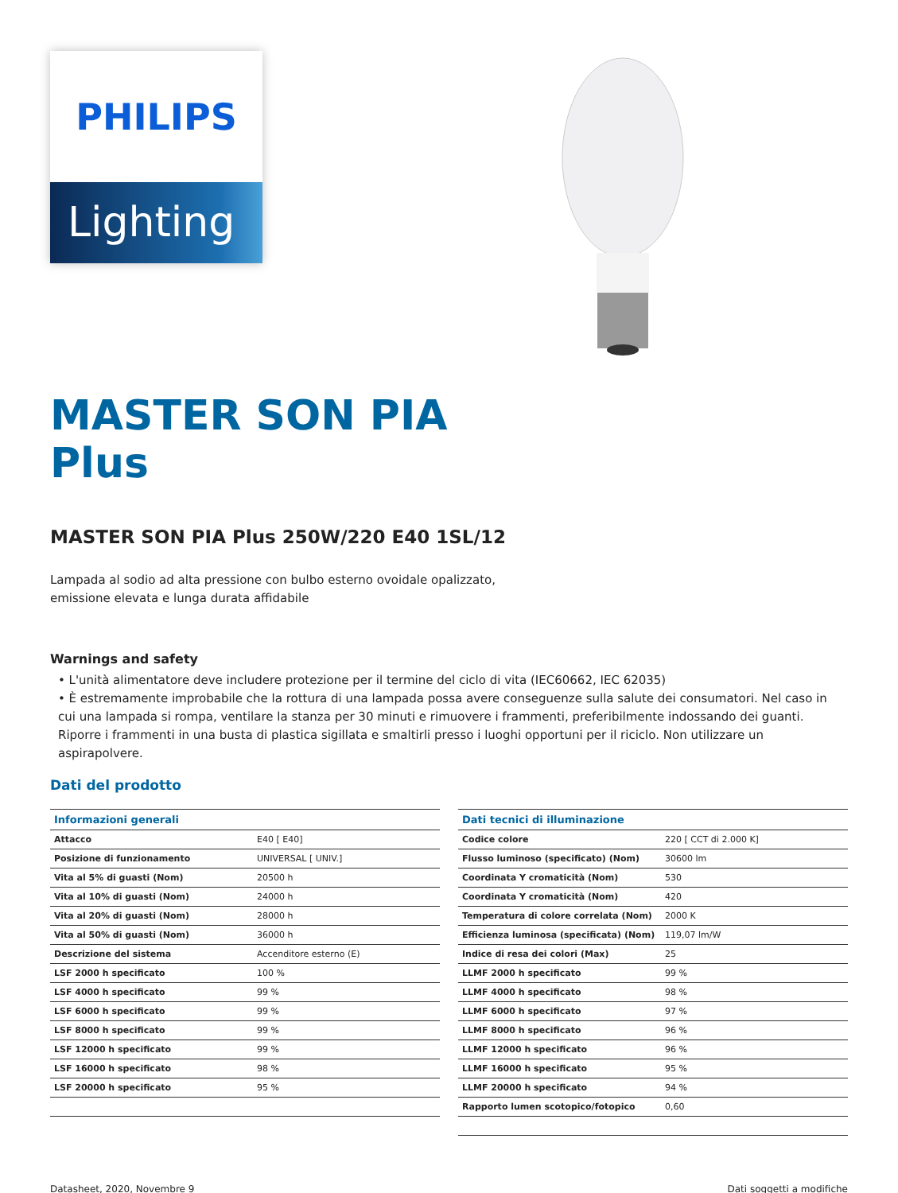PHILIPS
Lighting
MASTER SON PIA
Plus
MASTER SON PIA Plus 250W/220 E40 1SL/12
Lampada al sodio ad alta pressione con bulbo esterno ovoidale opalizzato,
emissione elevata e lunga durata affidabile
Warnings and safety
• L'unità alimentatore deve includere protezione per il termine del ciclo di vita (IEC60662, IEC 62035)
• È estremamente improbabile che la rottura di una lampada possa avere conseguenze sulla salute dei consumatori. Nel caso in cui una lampada si rompa, ventilare la stanza per 30 minuti e rimuovere i frammenti, preferibilmente indossando dei guanti. Riporre i frammenti in una busta di plastica sigillata e smaltirli presso i luoghi opportuni per il riciclo. Non utilizzare un aspirapolvere.
Dati del prodotto
| Informazioni generali | |
| --- | --- |
| Attacco | E40 [ E40] |
| Posizione di funzionamento | UNIVERSAL [ UNIV.] |
| Vita al 5% di guasti (Nom) | 20500 h |
| Vita al 10% di guasti (Nom) | 24000 h |
| Vita al 20% di guasti (Nom) | 28000 h |
| Vita al 50% di guasti (Nom) | 36000 h |
| Descrizione del sistema | Accenditore esterno (E) |
| LSF 2000 h specificato | 100 % |
| LSF 4000 h specificato | 99 % |
| LSF 6000 h specificato | 99 % |
| LSF 8000 h specificato | 99 % |
| LSF 12000 h specificato | 99 % |
| LSF 16000 h specificato | 98 % |
| LSF 20000 h specificato | 95 % |
| Dati tecnici di illuminazione | |
| --- | --- |
| Codice colore | 220 [ CCT di 2.000 K] |
| Flusso luminoso (specificato) (Nom) | 30600 lm |
| Coordinata Y cromaticità (Nom) | 530 |
| Coordinata Y cromaticità (Nom) | 420 |
| Temperatura di colore correlata (Nom) | 2000 K |
| Efficienza luminosa (specificata) (Nom) | 119,07 lm/W |
| Indice di resa dei colori (Max) | 25 |
| LLMF 2000 h specificato | 99 % |
| LLMF 4000 h specificato | 98 % |
| LLMF 6000 h specificato | 97 % |
| LLMF 8000 h specificato | 96 % |
| LLMF 12000 h specificato | 96 % |
| LLMF 16000 h specificato | 95 % |
| LLMF 20000 h specificato | 94 % |
| Rapporto lumen scotopico/fotopico | 0,60 |
Datasheet, 2020, Novembre 9 Dati soggetti a modifiche